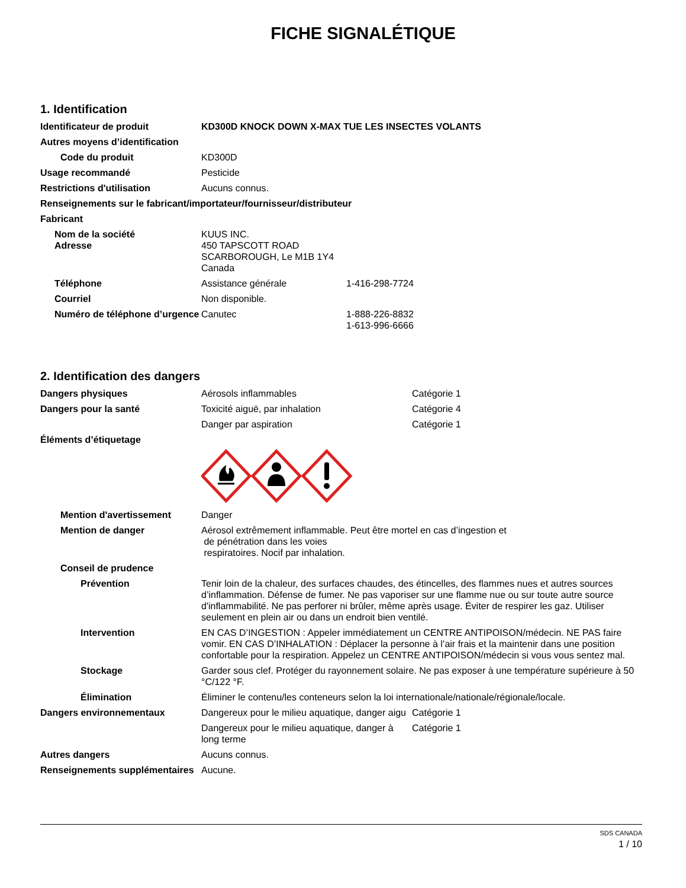FICHE SIGNALÉTIQUE
1. Identification
Identificateur de produit KD300D KNOCK DOWN X-MAX TUE LES INSECTES VOLANTS
Autres moyens d’identification
Code du produit KD300D
Usage recommandé Pesticide
Restrictions d'utilisation Aucuns connus.
Renseignements sur le fabricant/importateur/fournisseur/distributeur
Fabricant
Nom de la société
Adresse
KUUS INC.
450 TAPSCOTT ROAD
SCARBOROUGH, Le M1B 1Y4
Canada
Téléphone Assistance générale 1-416-298-7724
Courriel Non disponible.
Numéro de téléphone d’urgence
Canutec 1-888-226-8832
1-613-996-6666
2. Identification des dangers
Dangers physiques Aérosols inflammables Catégorie 1
Dangers pour la santé Toxicité aiguë, par inhalation Catégorie 4
Danger par aspiration Catégorie 1
Éléments d’étiquetage
Mention d'avertissement Danger
Mention de danger Aérosol extrêmement inflammable. Peut être mortel en cas d’ingestion et
de pénétration dans les voies
respiratoires. Nocif par inhalation.
Conseil de prudence
Prévention Tenir loin de la chaleur, des surfaces chaudes, des étincelles, des flammes nues et autres sources d’inflammation. Défense de fumer. Ne pas vaporiser sur une flamme nue ou sur toute autre source d'inflammabilité. Ne pas perforer ni brûler, même après usage. Éviter de respirer les gaz. Utiliser seulement en plein air ou dans un endroit bien ventilé.
Intervention EN CAS D’INGESTION : Appeler immédiatement un CENTRE ANTIPOISON/médecin. NE PAS faire vomir. EN CAS D’INHALATION : Déplacer la personne à l’air frais et la maintenir dans une position confortable pour la respiration. Appelez un CENTRE ANTIPOISON/médecin si vous vous sentez mal.
Stockage Garder sous clef. Protéger du rayonnement solaire. Ne pas exposer à une température supérieure à 50 °C/122 °F.
Élimination Éliminer le contenu/les conteneurs selon la loi internationale/nationale/régionale/locale.
Dangers environnementaux Dangereux pour le milieu aquatique, danger aigu Catégorie 1
Dangereux pour le milieu aquatique, danger à long terme Catégorie 1
Autres dangers Aucuns connus.
Renseignements supplémentaires
Aucune.
SDS CANADA
1 / 10